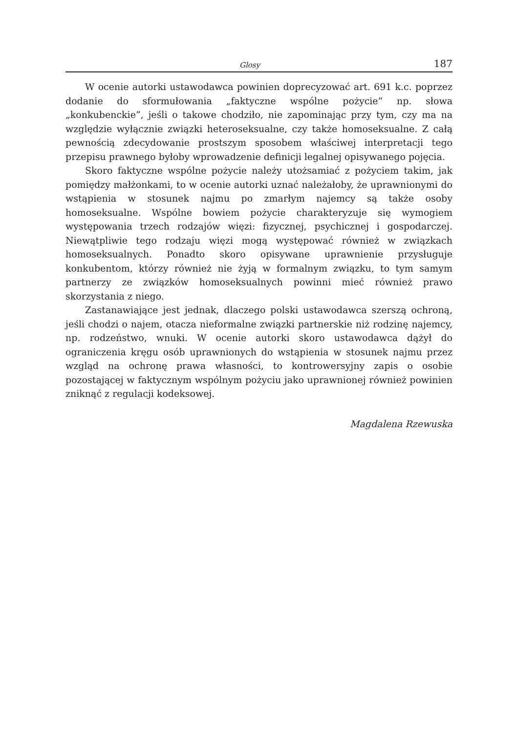Glosy 187
W ocenie autorki ustawodawca powinien doprecyzować art. 691 k.c. poprzez dodanie do sformułowania „faktyczne wspólne pożycie” np. słowa „konkubenckie”, jeśli o takowe chodziło, nie zapominając przy tym, czy ma na względzie wyłącznie związki heteroseksualne, czy także homoseksualne. Z całą pewnością zdecydowanie prostszym sposobem właściwej interpretacji tego przepisu prawnego byłoby wprowadzenie definicji legalnej opisywanego pojęcia.
Skoro faktyczne wspólne pożycie należy utożsamiać z pożyciem takim, jak pomiędzy małżonkami, to w ocenie autorki uznać należałoby, że uprawnionymi do wstąpienia w stosunek najmu po zmarłym najemcy są także osoby homoseksualne. Wspólne bowiem pożycie charakteryzuje się wymogiem występowania trzech rodzajów więzi: fizycznej, psychicznej i gospodarczej. Niewątpliwie tego rodzaju więzi mogą występować również w związkach homoseksualnych. Ponadto skoro opisywane uprawnienie przysługuje konkubentom, którzy również nie żyją w formalnym związku, to tym samym partnerzy ze związków homoseksualnych powinni mieć również prawo skorzystania z niego.
Zastanawiające jest jednak, dlaczego polski ustawodawca szerszą ochroną, jeśli chodzi o najem, otacza nieformalne związki partnerskie niż rodzinę najemcy, np. rodzeństwo, wnuki. W ocenie autorki skoro ustawodawca dążył do ograniczenia kręgu osób uprawnionych do wstąpienia w stosunek najmu przez wzgląd na ochronę prawa własności, to kontrowersyjny zapis o osobie pozostającej w faktycznym wspólnym pożyciu jako uprawnionej również powinien zniknąć z regulacji kodeksowej.
Magdalena Rzewuska